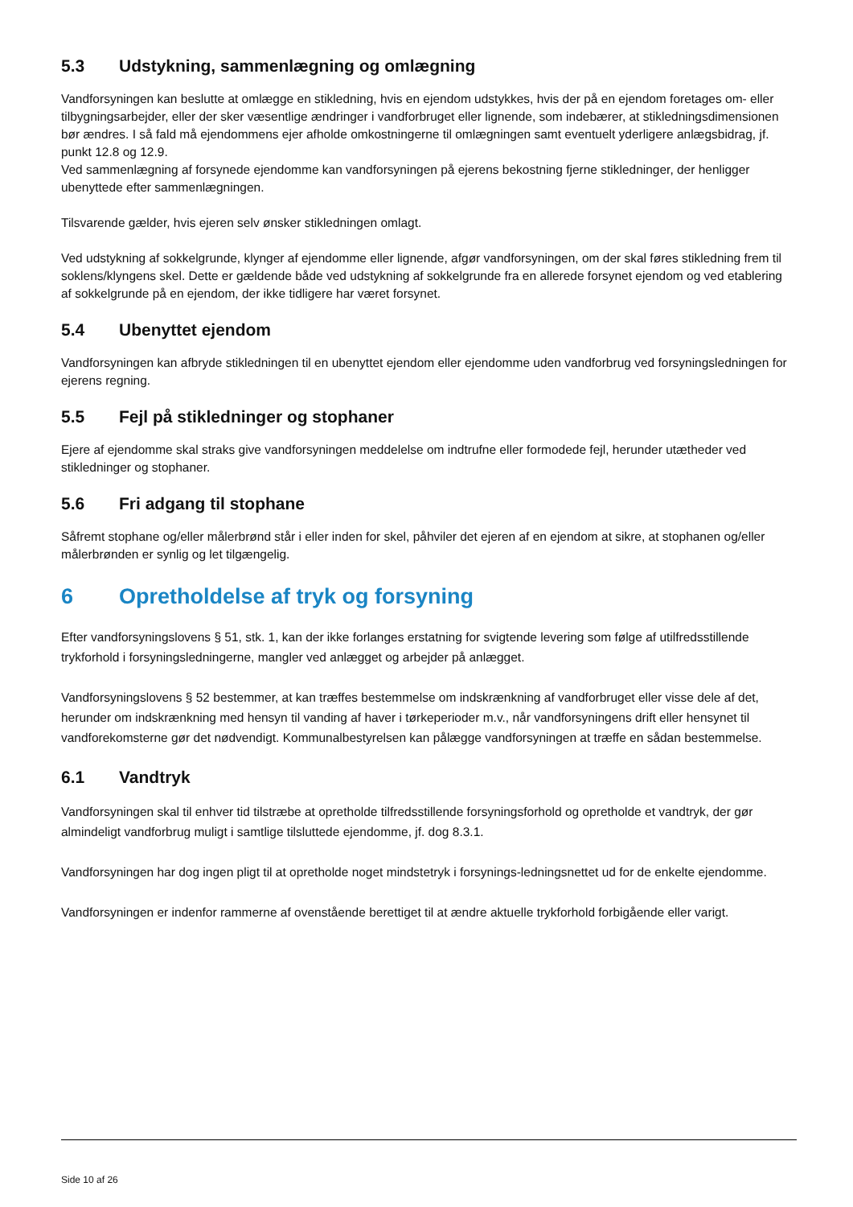5.3 Udstykning, sammenlægning og omlægning
Vandforsyningen kan beslutte at omlægge en stikledning, hvis en ejendom udstykkes, hvis der på en ejendom foretages om- eller tilbygningsarbejder, eller der sker væsentlige ændringer i vandforbruget eller lignende, som indebærer, at stikledningsdimensionen bør ændres. I så fald må ejendommens ejer afholde omkostningerne til omlægningen samt eventuelt yderligere anlægsbidrag, jf. punkt 12.8 og 12.9.
Ved sammenlægning af forsynede ejendomme kan vandforsyningen på ejerens bekostning fjerne stikledninger, der henligger ubenyttede efter sammenlægningen.
Tilsvarende gælder, hvis ejeren selv ønsker stikledningen omlagt.
Ved udstykning af sokkelgrunde, klynger af ejendomme eller lignende, afgør vandforsyningen, om der skal føres stikledning frem til soklens/klyngens skel. Dette er gældende både ved udstykning af sokkelgrunde fra en allerede forsynet ejendom og ved etablering af sokkelgrunde på en ejendom, der ikke tidligere har været forsynet.
5.4 Ubenyttet ejendom
Vandforsyningen kan afbryde stikledningen til en ubenyttet ejendom eller ejendomme uden vandforbrug ved forsyningsledningen for ejerens regning.
5.5 Fejl på stikledninger og stophaner
Ejere af ejendomme skal straks give vandforsyningen meddelelse om indtrufne eller formodede fejl, herunder utætheder ved stikledninger og stophaner.
5.6 Fri adgang til stophane
Såfremt stophane og/eller målerbrønd står i eller inden for skel, påhviler det ejeren af en ejendom at sikre, at stophanen og/eller målerbrønden er synlig og let tilgængelig.
6 Opretholdelse af tryk og forsyning
Efter vandforsyningslovens § 51, stk. 1, kan der ikke forlanges erstatning for svigtende levering som følge af utilfredsstillende trykforhold i forsyningsledningerne, mangler ved anlægget og arbejder på anlægget.
Vandforsyningslovens § 52 bestemmer, at kan træffes bestemmelse om indskrænkning af vandforbruget eller visse dele af det, herunder om indskrænkning med hensyn til vanding af haver i tørkeperioder m.v., når vandforsyningens drift eller hensynet til vandforekomsterne gør det nødvendigt. Kommunalbestyrelsen kan pålægge vandforsyningen at træffe en sådan bestemmelse.
6.1 Vandtryk
Vandforsyningen skal til enhver tid tilstræbe at opretholde tilfredsstillende forsyningsforhold og opretholde et vandtryk, der gør almindeligt vandforbrug muligt i samtlige tilsluttede ejendomme, jf. dog 8.3.1.
Vandforsyningen har dog ingen pligt til at opretholde noget mindstetryk i forsynings-ledningsnettet ud for de enkelte ejendomme.
Vandforsyningen er indenfor rammerne af ovenstående berettiget til at ændre aktuelle trykforhold forbigående eller varigt.
Side 10 af 26